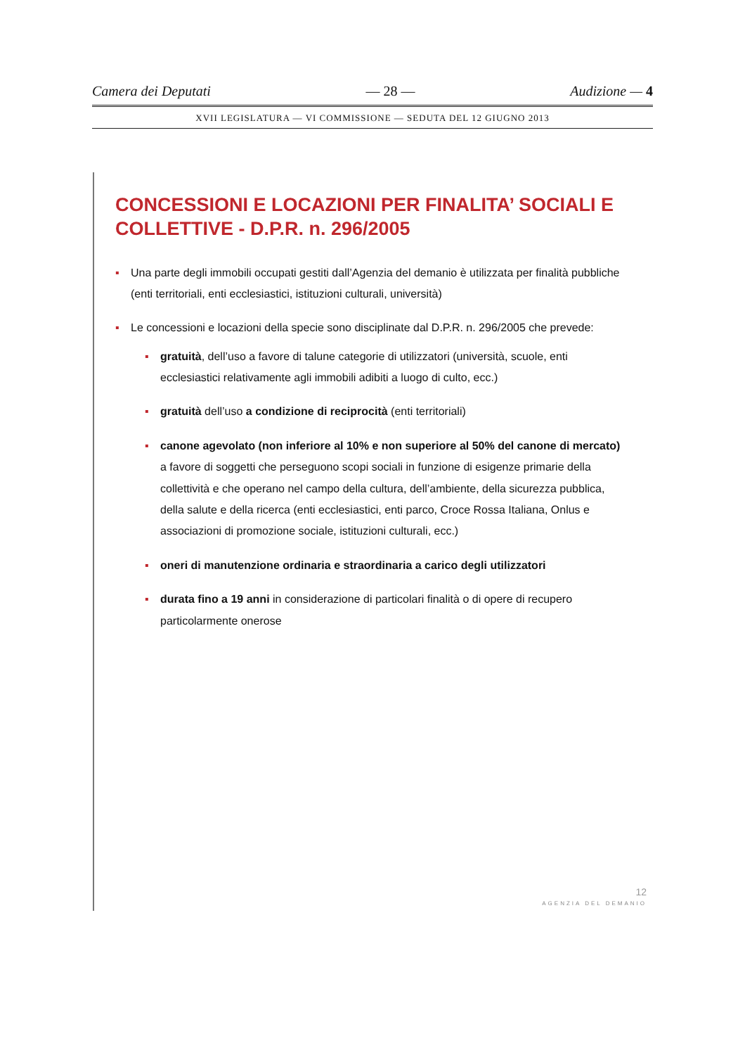Camera dei Deputati — 28 — Audizione — 4
XVII LEGISLATURA — VI COMMISSIONE — SEDUTA DEL 12 GIUGNO 2013
CONCESSIONI E LOCAZIONI PER FINALITA’ SOCIALI E COLLETTIVE - D.P.R. n. 296/2005
▪ Una parte degli immobili occupati gestiti dall’Agenzia del demanio è utilizzata per finalità pubbliche (enti territoriali, enti ecclesiastici, istituzioni culturali, università)
▪ Le concessioni e locazioni della specie sono disciplinate dal D.P.R. n. 296/2005 che prevede:
▪ gratuità, dell’uso a favore di talune categorie di utilizzatori (università, scuole, enti ecclesiastici relativamente agli immobili adibiti a luogo di culto, ecc.)
▪ gratuità dell’uso a condizione di reciprocità (enti territoriali)
▪ canone agevolato (non inferiore al 10% e non superiore al 50% del canone di mercato) a favore di soggetti che perseguono scopi sociali in funzione di esigenze primarie della collettività e che operano nel campo della cultura, dell’ambiente, della sicurezza pubblica, della salute e della ricerca (enti ecclesiastici, enti parco, Croce Rossa Italiana, Onlus e associazioni di promozione sociale, istituzioni culturali, ecc.)
▪ oneri di manutenzione ordinaria e straordinaria a carico degli utilizzatori
▪ durata fino a 19 anni in considerazione di particolari finalità o di opere di recupero particolarmente onerose
12
AGENZIA DEL DEMANIO